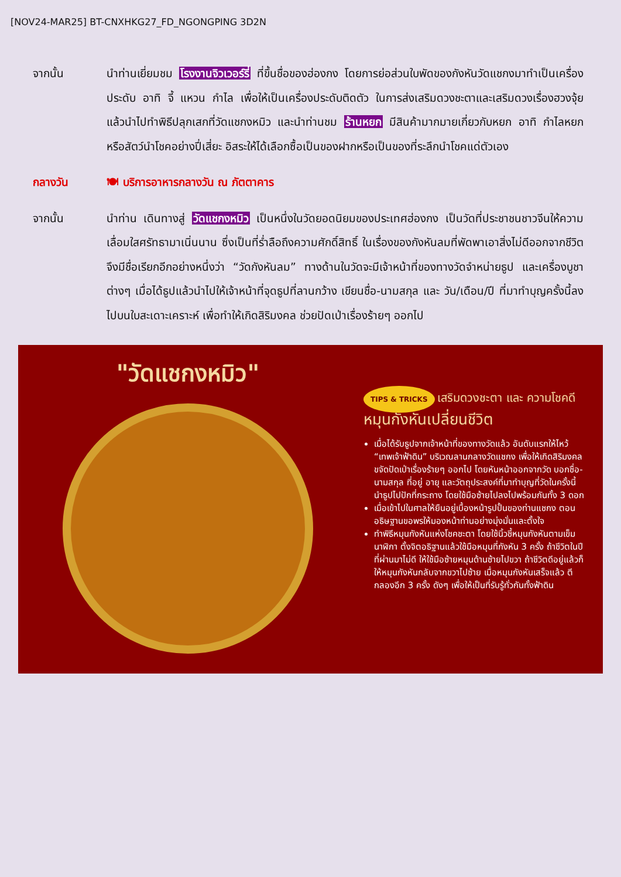[NOV24-MAR25] BT-CNXHKG27_FD_NGONGPING 3D2N
จากนั้น นำท่านเยี่ยมชม โรงงานจิวเวอร์รี่ ที่ขึ้นชื่อของฮ่องกง โดยการย่อส่วนใบพัดของกังหันวัดแชกงมาทำเป็นเครื่องประดับ อาทิ จี้ แหวน กำไล เพื่อให้เป็นเครื่องประดับติดตัว ในการส่งเสริมดวงชะตาและเสริมดวงเรื่องฮวงจุ้ย แล้วนำไปทำพิธีปลุกเสกที่วัดแชกงหมิว และนำท่านชม ร้านหยก มีสินค้ามากมายเกี่ยวกับหยก อาทิ กำไลหยก หรือสัตว์นำโชคอย่างปี่เสี่ยะ อิสระให้ได้เลือกซื้อเป็นของฝากหรือเป็นของที่ระลึกนำโชคแด่ตัวเอง
กลางวัน 🍽 บริการอาหารกลางวัน ณ ภัตตาคาร
จากนั้น นำท่าน เดินทางสู่ วัดแชกงหมิว เป็นหนึ่งในวัดยอดนิยมของประเทศฮ่องกง เป็นวัดที่ประชาชนชาวจีนให้ความเลื่อมใสศรัทธามาเนิ่นนาน ซึ่งเป็นที่ร่ำลือถึงความศักดิ์สิทธิ์ ในเรื่องของกังหันลมที่พัดพาเอาสิ่งไม่ดีออกจากชีวิต จึงมีชื่อเรียกอีกอย่างหนึ่งว่า “วัดกังหันลม” ทางด้านในวัดจะมีเจ้าหน้าที่ของทางวัดจำหน่ายธูป และเครื่องบูชาต่างๆ เมื่อได้ธูปแล้วนำไปให้เจ้าหน้าที่จุดธูปที่ลานกว้าง เขียนชื่อ-นามสกุล และ วัน/เดือน/ปี ที่มาทำบุญครั้งนี้ลงไปบนใบสะเดาะเคราะห์ เพื่อทำให้เกิดสิริมงคล ช่วยปัดเป่าเรื่องร้ายๆ ออกไป
"วัดแชกงหมิว"
TIPS & TRICKS เสริมดวงชะตา และ ความโชคดี
หมุนกังหันเปลี่ยนชีวิต
เมื่อได้รับธูปจากเจ้าหน้าที่ของทางวัดแล้ว อันดับแรกให้ไหว้ “เทพเจ้าฟ้าดิน” บริเวณลานกลางวัดแชกง เพื่อให้เกิดสิริมงคล ขจัดปัดเป่าเรื่องร้ายๆ ออกไป โดยหันหน้าออกจากวัด บอกชื่อ-นามสกุล ที่อยู่ อายุ และวัตถุประสงค์ที่มาทำบุญที่วัดในครั้งนี้ นำธูปไปปักที่กระถาง โดยใช้มือซ้ายไปลงไปพร้อมกันทั้ง 3 ดอก
เมื่อเข้าไปในศาลให้ยืนอยู่เบื้องหน้ารูปปั้นของท่านแชกง ตอนอธิษฐานขอพรให้มองหน้าท่านอย่างมุ่งมั่นและตั้งใจ
ทำพิธีหมุนกังหันแห่งโชคชะตา โดยใช้นิ้วชี้หมุนกังหันตามเข็มนาฬิกา ตั้งจิตอธิฐานแล้วใช้มือหมุนที่กังหัน 3 ครั้ง ถ้าชีวิตในปีที่ผ่านมาไม่ดี ให้ใช้มือซ้ายหมุนด้านซ้ายไปขวา ถ้าชีวิตดีอยู่แล้วก็ให้หมุนกังหันกลับจากขวาไปซ้าย เมื่อหมุนกังหันเสร็จแล้ว ตีกลองอีก 3 ครั้ง ดังๆ เพื่อให้เป็นที่รับรู้ทั่วกันทั้งฟ้าดิน